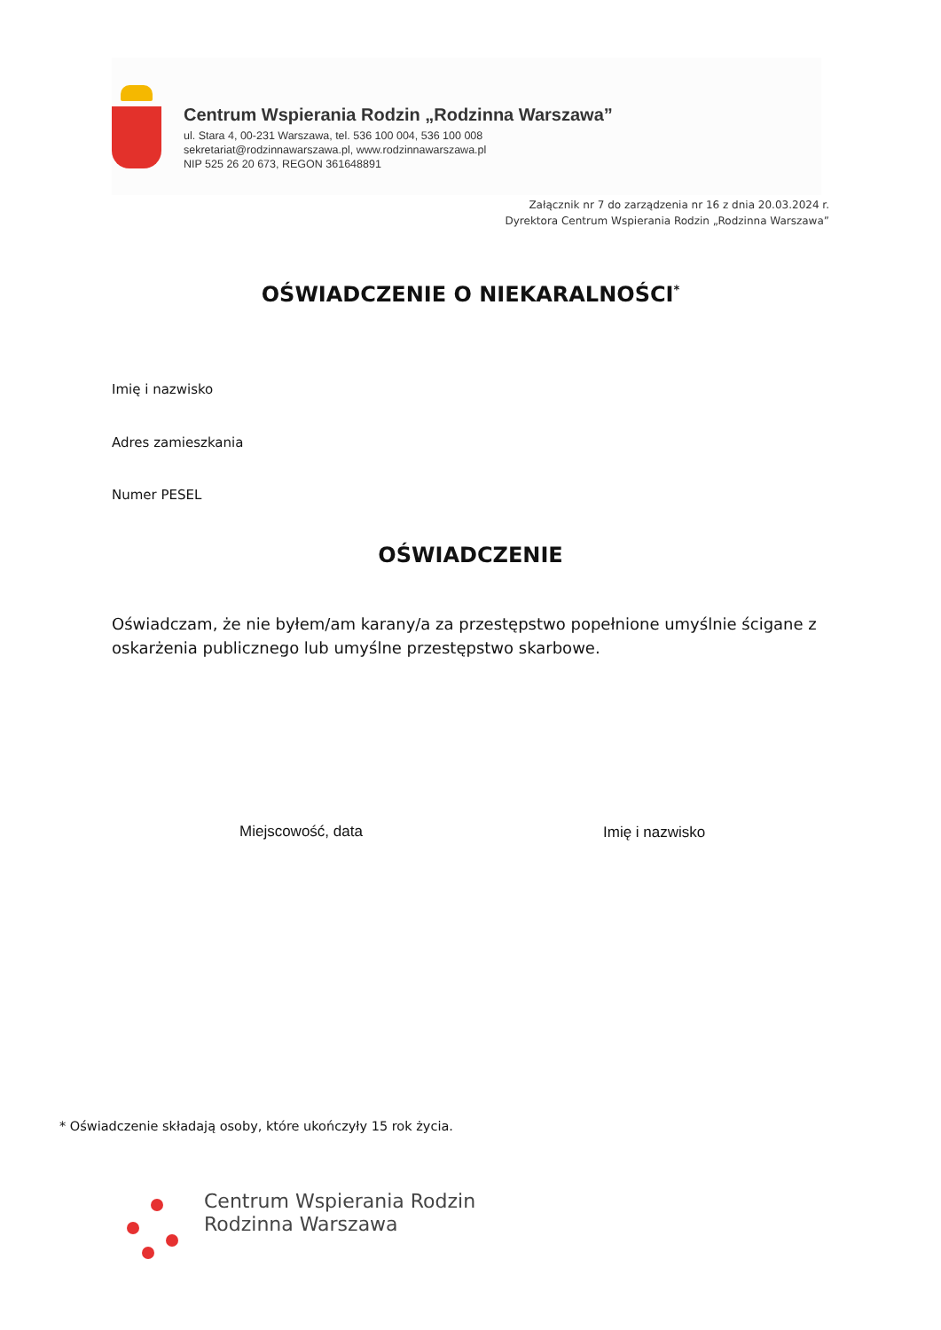Centrum Wspierania Rodzin „Rodzinna Warszawa”
ul. Stara 4, 00-231 Warszawa, tel. 536 100 004, 536 100 008
sekretariat@rodzinnawarszawa.pl, www.rodzinnawarszawa.pl
NIP 525 26 20 673, REGON 361648891
Załącznik nr 7 do zarządzenia nr 16 z dnia 20.03.2024 r.
Dyrektora Centrum Wspierania Rodzin „Rodzinna Warszawa”
OŚWIADCZENIE O NIEKARALNOŚCI<sup>*</sup>
Imię i nazwisko
Adres zamieszkania
Numer PESEL
OŚWIADCZENIE
Oświadczam, że nie byłem/am karany/a za przestępstwo popełnione umyślnie ścigane z oskarżenia publicznego lub umyślne przestępstwo skarbowe.
Miejscowość, data Imię i nazwisko
* Oświadczenie składają osoby, które ukończyły 15 rok życia.
Centrum Wspierania Rodzin
Rodzinna Warszawa